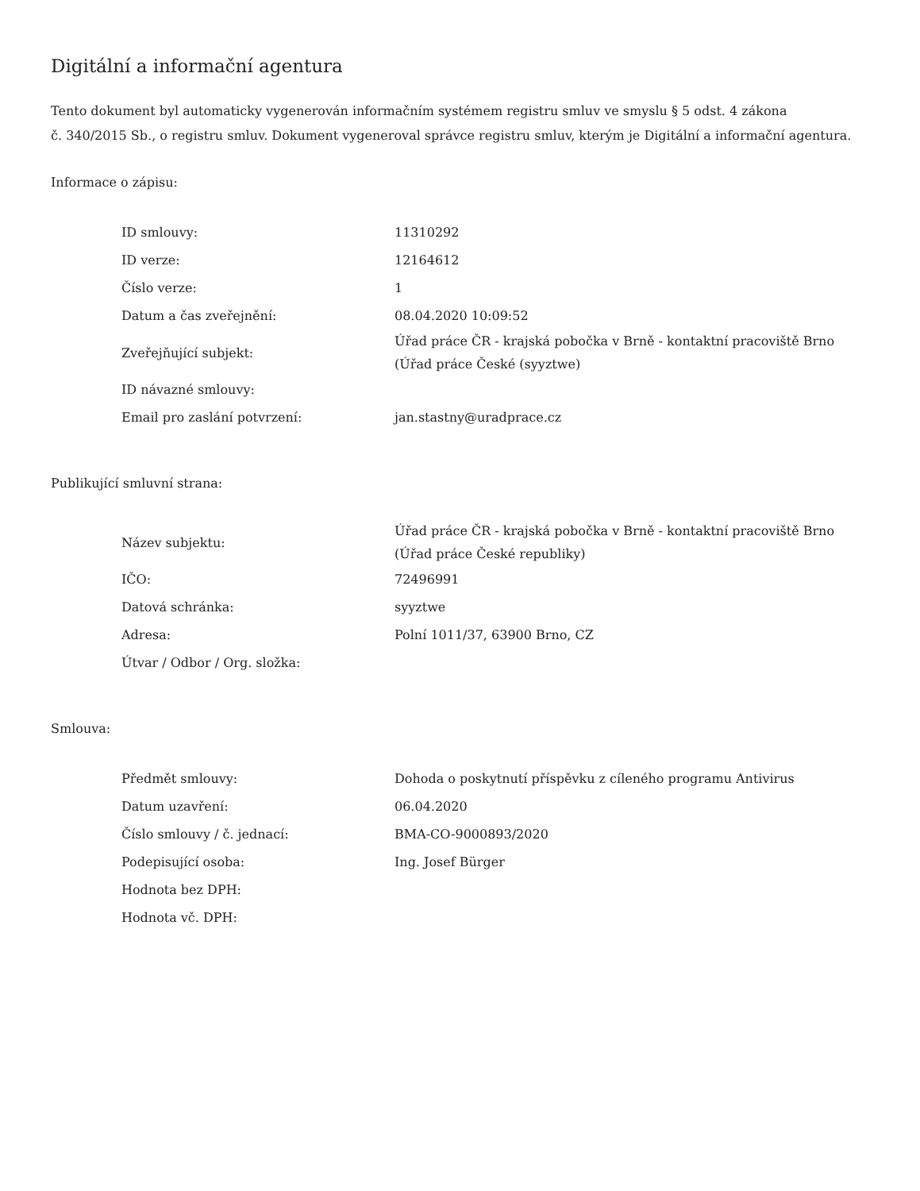Digitální a informační agentura
Tento dokument byl automaticky vygenerován informačním systémem registru smluv ve smyslu § 5 odst. 4 zákona
č. 340/2015 Sb., o registru smluv. Dokument vygeneroval správce registru smluv, kterým je Digitální a informační agentura.
Informace o zápisu:
| ID smlouvy: | 11310292 |
| ID verze: | 12164612 |
| Číslo verze: | 1 |
| Datum a čas zveřejnění: | 08.04.2020 10:09:52 |
| Zveřejňující subjekt: | Úřad práce ČR - krajská pobočka v Brně - kontaktní pracoviště Brno (Úřad práce České (syyztwe) |
| ID návazné smlouvy: | |
| Email pro zaslání potvrzení: | jan.stastny@uradprace.cz |
Publikující smluvní strana:
| Název subjektu: | Úřad práce ČR - krajská pobočka v Brně - kontaktní pracoviště Brno (Úřad práce České republiky) |
| IČO: | 72496991 |
| Datová schránka: | syyztwe |
| Adresa: | Polní 1011/37, 63900 Brno, CZ |
| Útvar / Odbor / Org. složka: | |
Smlouva:
| Předmět smlouvy: | Dohoda o poskytnutí příspěvku z cíleného programu Antivirus |
| Datum uzavření: | 06.04.2020 |
| Číslo smlouvy / č. jednací: | BMA-CO-9000893/2020 |
| Podepisující osoba: | Ing. Josef Bürger |
| Hodnota bez DPH: | |
| Hodnota vč. DPH: | |